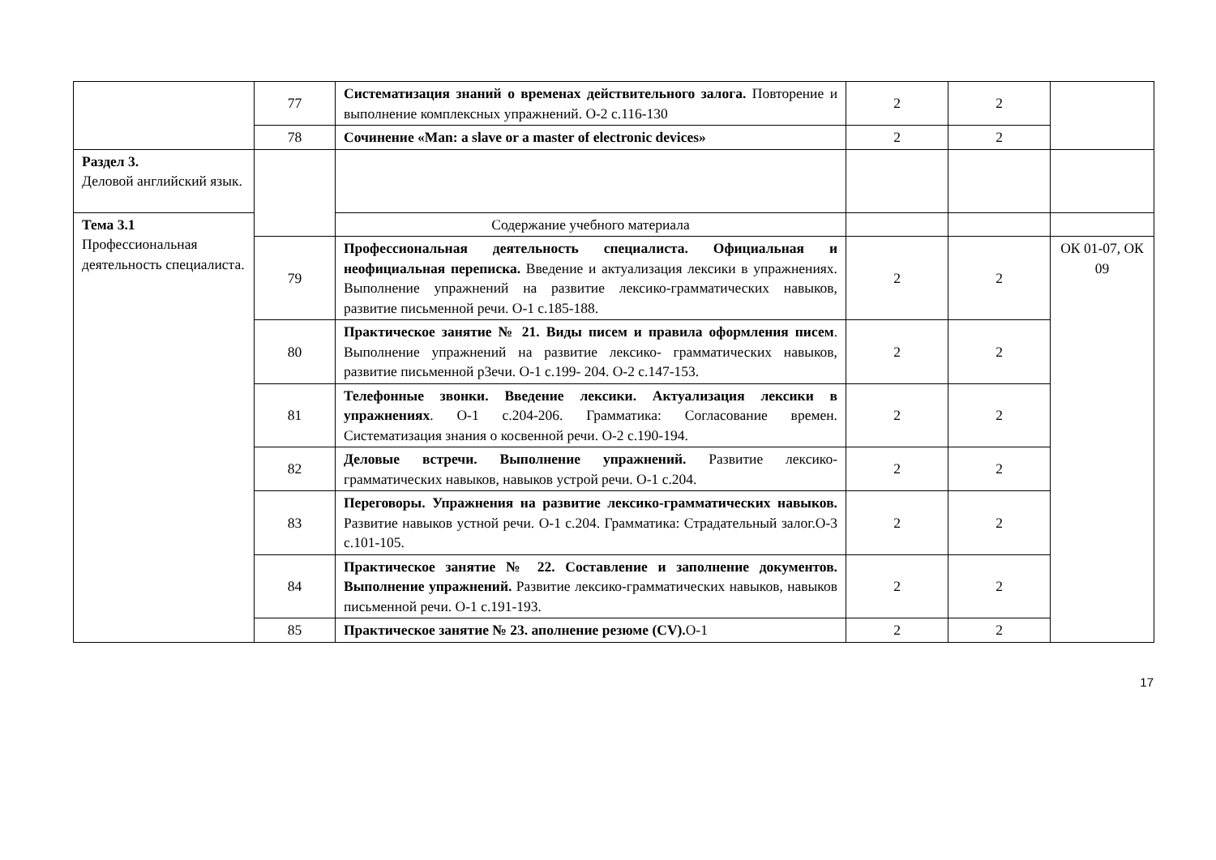| | 77 | Систематизация знаний о временах действительного залога. Повторение и выполнение комплексных упражнений. О-2 с.116-130 | 2 | 2 | |
| | 78 | Сочинение «Man: a slave or a master of electronic devices» | 2 | 2 | |
| Раздел 3. Деловой английский язык. | | | | | |
| Тема 3.1 Профессиональная деятельность специалиста. | | Содержание учебного материала | | | |
| | 79 | Профессиональная деятельность специалиста. Официальная и неофициальная переписка. Введение и актуализация лексики в упражнениях. Выполнение упражнений на развитие лексико-грамматических навыков, развитие письменной речи. О-1 с.185-188. | 2 | 2 | ОК 01-07, ОК 09 |
| | 80 | Практическое занятие № 21. Виды писем и правила оформления писем . Выполнение упражнений на развитие лексико- грамматических навыков, развитие письменной р3ечи. О-1 с.199- 204. О-2 с.147-153. | 2 | 2 | |
| | 81 | Телефонные звонки. Введение лексики. Актуализация лексики в упражнениях . О-1 с.204-206. Грамматика: Согласование времен. Систематизация знания о косвенной речи. О-2 с.190-194. | 2 | 2 | |
| | 82 | Деловые встречи. Выполнение упражнений. Развитие лексико-грамматических навыков, навыков устрой речи. О-1 с.204. | 2 | 2 | |
| | 83 | Переговоры. Упражнения на развитие лексико-грамматических навыков. Развитие навыков устной речи. О-1 с.204. Грамматика: Страдательный залог.О-3 с.101-105. | 2 | 2 | |
| | 84 | Практическое занятие № 22. Составление и заполнение документов. Выполнение упражнений. Развитие лексико-грамматических навыков, навыков письменной речи. О-1 с.191-193. | 2 | 2 | |
| | 85 | Практическое занятие № 23. аполнение резюме (CV). О-1 | 2 | 2 | |
17